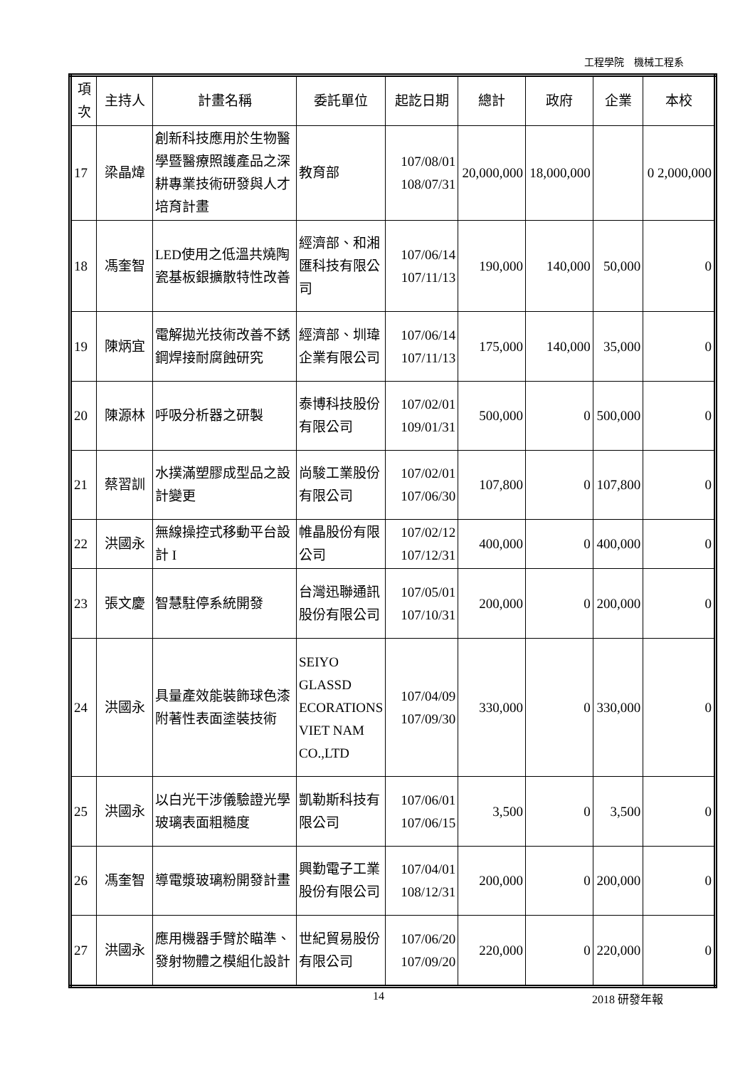工程學院　機械工程系
| 項次 | 主持人 | 計畫名稱 | 委託單位 | 起訖日期 | 總計 | 政府 | 企業 | 本校 |
| --- | --- | --- | --- | --- | --- | --- | --- | --- |
| 17 | 梁晶煒 | 創新科技應用於生物醫學暨醫療照護產品之深耕專業技術研發與人才培育計畫 | 教育部 | 107/08/01 108/07/31 | 20,000,000 | 18,000,000 | | 0 2,000,000 |
| 18 | 馮奎智 | LED使用之低溫共燒陶瓷基板銀擴散特性改善 | 經濟部、和湘匯科技有限公司 | 107/06/14 107/11/13 | 190,000 | 140,000 | 50,000 | 0 |
| 19 | 陳炳宜 | 電解拋光技術改善不銹鋼焊接耐腐蝕研究 | 經濟部、圳瑋企業有限公司 | 107/06/14 107/11/13 | 175,000 | 140,000 | 35,000 | 0 |
| 20 | 陳源林 | 呼吸分析器之研製 | 泰博科技股份有限公司 | 107/02/01 109/01/31 | 500,000 | 0 | 500,000 | 0 |
| 21 | 蔡習訓 | 水撲滿塑膠成型品之設計變更 | 尚駿工業股份有限公司 | 107/02/01 107/06/30 | 107,800 | 0 | 107,800 | 0 |
| 22 | 洪國永 | 無線操控式移動平台設計 I | 帷晶股份有限公司 | 107/02/12 107/12/31 | 400,000 | 0 | 400,000 | 0 |
| 23 | 張文慶 | 智慧駐停系統開發 | 台灣迅聯通訊股份有限公司 | 107/05/01 107/10/31 | 200,000 | 0 | 200,000 | 0 |
| 24 | 洪國永 | 具量產效能裝飾球色漆附著性表面塗裝技術 | SEIYO GLASSD ECORATIONS VIET NAM CO.,LTD | 107/04/09 107/09/30 | 330,000 | 0 | 330,000 | 0 |
| 25 | 洪國永 | 以白光干涉儀驗證光學玻璃表面粗糙度 | 凱勒斯科技有限公司 | 107/06/01 107/06/15 | 3,500 | 0 | 3,500 | 0 |
| 26 | 馮奎智 | 導電漿玻璃粉開發計畫 | 興勤電子工業股份有限公司 | 107/04/01 108/12/31 | 200,000 | 0 | 200,000 | 0 |
| 27 | 洪國永 | 應用機器手臂於瞄準、發射物體之模組化設計 | 世紀貿易股份有限公司 | 107/06/20 107/09/20 | 220,000 | 0 | 220,000 | 0 |
14 2018 研發年報